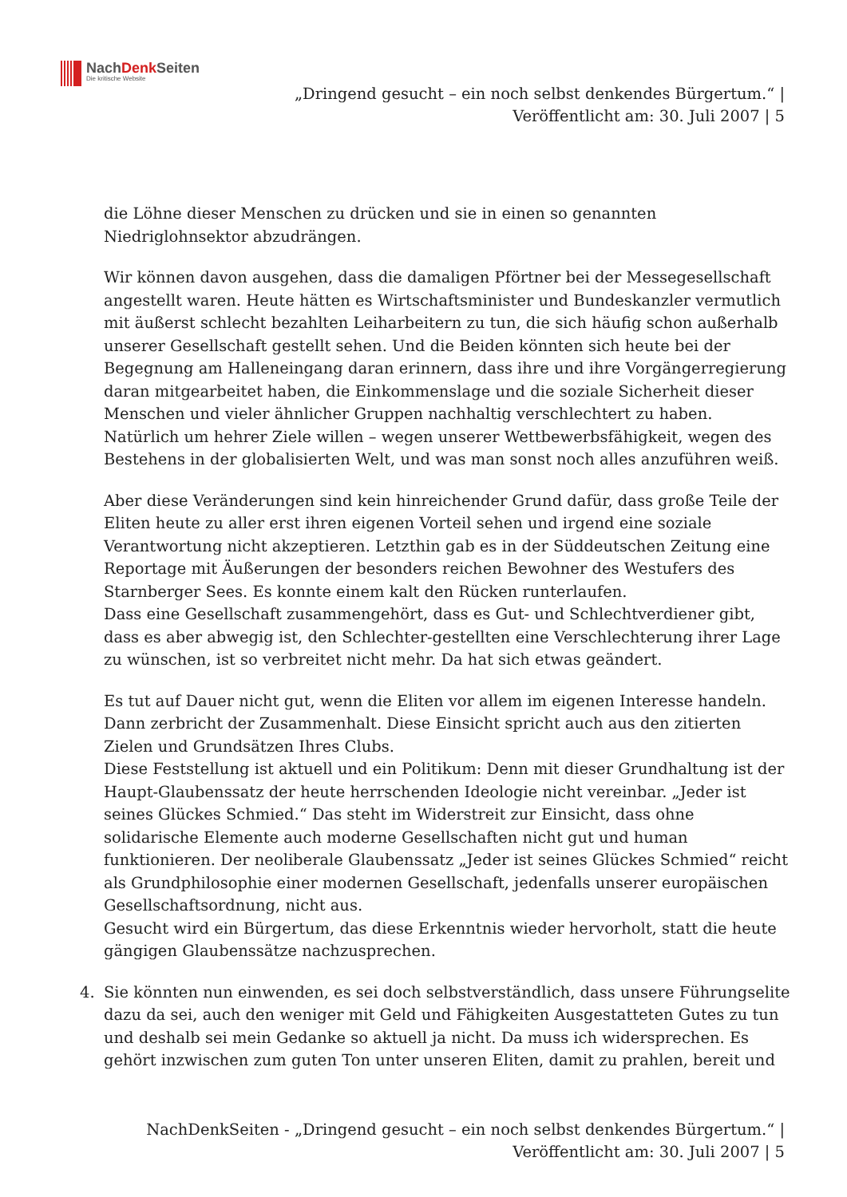NachDenk Seiten
Die kritische Website
„Dringend gesucht – ein noch selbst denkendes Bürgertum.“ |
Veröffentlicht am: 30. Juli 2007 | 5
die Löhne dieser Menschen zu drücken und sie in einen so genannten Niedriglohnsektor abzudrängen.
Wir können davon ausgehen, dass die damaligen Pförtner bei der Messegesellschaft angestellt waren. Heute hätten es Wirtschaftsminister und Bundeskanzler vermutlich mit äußerst schlecht bezahlten Leiharbeitern zu tun, die sich häufig schon außerhalb unserer Gesellschaft gestellt sehen. Und die Beiden könnten sich heute bei der Begegnung am Halleneingang daran erinnern, dass ihre und ihre Vorgängerregierung daran mitgearbeitet haben, die Einkommenslage und die soziale Sicherheit dieser Menschen und vieler ähnlicher Gruppen nachhaltig verschlechtert zu haben. Natürlich um hehrer Ziele willen – wegen unserer Wettbewerbsfähigkeit, wegen des Bestehens in der globalisierten Welt, und was man sonst noch alles anzuführen weiß.
Aber diese Veränderungen sind kein hinreichender Grund dafür, dass große Teile der Eliten heute zu aller erst ihren eigenen Vorteil sehen und irgend eine soziale Verantwortung nicht akzeptieren. Letzthin gab es in der Süddeutschen Zeitung eine Reportage mit Äußerungen der besonders reichen Bewohner des Westufers des Starnberger Sees. Es konnte einem kalt den Rücken runterlaufen.
Dass eine Gesellschaft zusammengehört, dass es Gut- und Schlechtverdiener gibt, dass es aber abwegig ist, den Schlechter-gestellten eine Verschlechterung ihrer Lage zu wünschen, ist so verbreitet nicht mehr. Da hat sich etwas geändert.
Es tut auf Dauer nicht gut, wenn die Eliten vor allem im eigenen Interesse handeln. Dann zerbricht der Zusammenhalt. Diese Einsicht spricht auch aus den zitierten Zielen und Grundsätzen Ihres Clubs.
Diese Feststellung ist aktuell und ein Politikum: Denn mit dieser Grundhaltung ist der Haupt-Glaubenssatz der heute herrschenden Ideologie nicht vereinbar. „Jeder ist seines Glückes Schmied.“ Das steht im Widerstreit zur Einsicht, dass ohne solidarische Elemente auch moderne Gesellschaften nicht gut und human funktionieren. Der neoliberale Glaubenssatz „Jeder ist seines Glückes Schmied“ reicht als Grundphilosophie einer modernen Gesellschaft, jedenfalls unserer europäischen Gesellschaftsordnung, nicht aus.
Gesucht wird ein Bürgertum, das diese Erkenntnis wieder hervorholt, statt die heute gängigen Glaubenssätze nachzusprechen.
4. Sie könnten nun einwenden, es sei doch selbstverständlich, dass unsere Führungselite dazu da sei, auch den weniger mit Geld und Fähigkeiten Ausgestatteten Gutes zu tun und deshalb sei mein Gedanke so aktuell ja nicht. Da muss ich widersprechen. Es gehört inzwischen zum guten Ton unter unseren Eliten, damit zu prahlen, bereit und
NachDenkSeiten - „Dringend gesucht – ein noch selbst denkendes Bürgertum.“ |
Veröffentlicht am: 30. Juli 2007 | 5